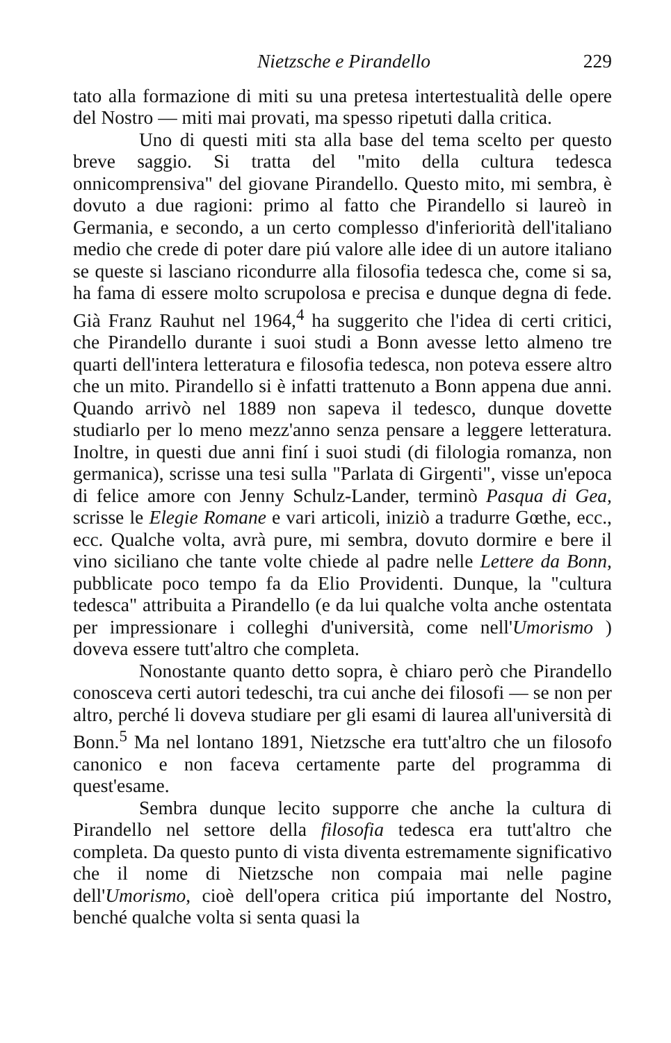Nietzsche e Pirandello 229
tato alla formazione di miti su una pretesa intertestualità delle opere del Nostro — miti mai provati, ma spesso ripetuti dalla critica.
Uno di questi miti sta alla base del tema scelto per questo breve saggio. Si tratta del "mito della cultura tedesca onnicomprensiva" del giovane Pirandello. Questo mito, mi sembra, è dovuto a due ragioni: primo al fatto che Pirandello si laureò in Germania, e secondo, a un certo complesso d'inferiorità dell'italiano medio che crede di poter dare piú valore alle idee di un autore italiano se queste si lasciano ricondurre alla filosofia tedesca che, come si sa, ha fama di essere molto scrupolosa e precisa e dunque degna di fede. Già Franz Rauhut nel 1964,<sup>4</sup> ha suggerito che l'idea di certi critici, che Pirandello durante i suoi studi a Bonn avesse letto almeno tre quarti dell'intera letteratura e filosofia tedesca, non poteva essere altro che un mito. Pirandello si è infatti trattenuto a Bonn appena due anni. Quando arrivò nel 1889 non sapeva il tedesco, dunque dovette studiarlo per lo meno mezz'anno senza pensare a leggere letteratura. Inoltre, in questi due anni finí i suoi studi (di filologia romanza, non germanica), scrisse una tesi sulla "Parlata di Girgenti", visse un'epoca di felice amore con Jenny Schulz-Lander, terminò Pasqua di Gea, scrisse le Elegie Romane e vari articoli, iniziò a tradurre Gœthe, ecc., ecc. Qualche volta, avrà pure, mi sembra, dovuto dormire e bere il vino siciliano che tante volte chiede al padre nelle Lettere da Bonn, pubblicate poco tempo fa da Elio Providenti. Dunque, la "cultura tedesca" attribuita a Pirandello (e da lui qualche volta anche ostentata per impressionare i colleghi d'università, come nell'Umorismo ) doveva essere tutt'altro che completa.
Nonostante quanto detto sopra, è chiaro però che Pirandello conosceva certi autori tedeschi, tra cui anche dei filosofi — se non per altro, perché li doveva studiare per gli esami di laurea all'università di Bonn.<sup>5</sup> Ma nel lontano 1891, Nietzsche era tutt'altro che un filosofo canonico e non faceva certamente parte del programma di quest'esame.
Sembra dunque lecito supporre che anche la cultura di Pirandello nel settore della filosofia tedesca era tutt'altro che completa. Da questo punto di vista diventa estremamente significativo che il nome di Nietzsche non compaia mai nelle pagine dell'Umorismo, cioè dell'opera critica piú importante del Nostro, benché qualche volta si senta quasi la